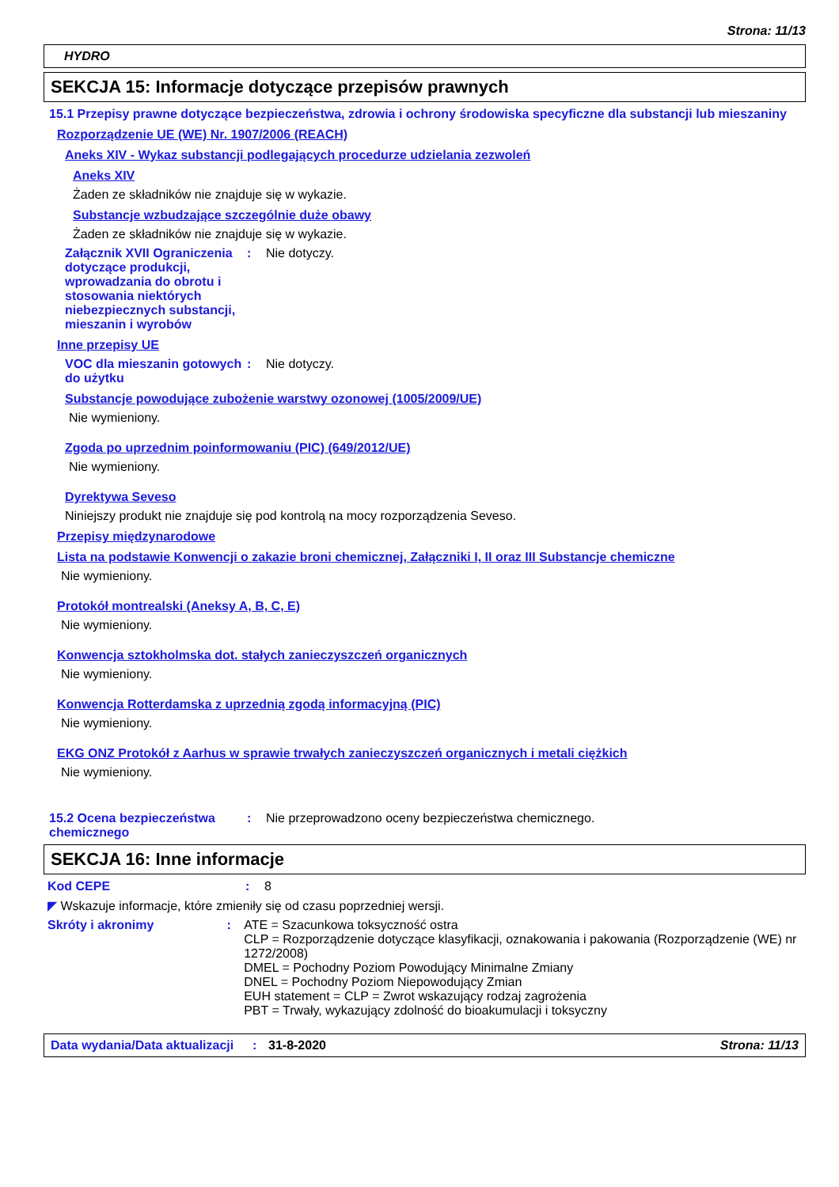Strona: 11/13
HYDRO
SEKCJA 15: Informacje dotyczące przepisów prawnych
15.1 Przepisy prawne dotyczące bezpieczeństwa, zdrowia i ochrony środowiska specyficzne dla substancji lub mieszaniny
Rozporządzenie UE (WE) Nr. 1907/2006 (REACH)
Aneks XIV - Wykaz substancji podlegających procedurze udzielania zezwoleń
Aneks XIV
Żaden ze składników nie znajduje się w wykazie.
Substancje wzbudzające szczególnie duże obawy
Żaden ze składników nie znajduje się w wykazie.
Załącznik XVII Ograniczenia dotyczące produkcji, wprowadzania do obrotu i stosowania niektórych niebezpiecznych substancji, mieszanin i wyrobów
: Nie dotyczy.
Inne przepisy UE
VOC dla mieszanin gotowych do użytku
: Nie dotyczy.
Substancje powodujące zubożenie warstwy ozonowej (1005/2009/UE)
Nie wymieniony.
Zgoda po uprzednim poinformowaniu (PIC) (649/2012/UE)
Nie wymieniony.
Dyrektywa Seveso
Niniejszy produkt nie znajduje się pod kontrolą na mocy rozporządzenia Seveso.
Przepisy międzynarodowe
Lista na podstawie Konwencji o zakazie broni chemicznej, Załączniki I, II oraz III Substancje chemiczne
Nie wymieniony.
Protokół montrealski (Aneksy A, B, C, E)
Nie wymieniony.
Konwencja sztokholmska dot. stałych zanieczyszczeń organicznych
Nie wymieniony.
Konwencja Rotterdamska z uprzednią zgodą informacyjną (PIC)
Nie wymieniony.
EKG ONZ Protokół z Aarhus w sprawie trwałych zanieczyszczeń organicznych i metali ciężkich
Nie wymieniony.
15.2 Ocena bezpieczeństwa chemicznego
: Nie przeprowadzono oceny bezpieczeństwa chemicznego.
SEKCJA 16: Inne informacje
Kod CEPE : 8
◤ Wskazuje informacje, które zmieniły się od czasu poprzedniej wersji.
Skróty i akronimy : ATE = Szacunkowa toksyczność ostra
CLP = Rozporządzenie dotyczące klasyfikacji, oznakowania i pakowania (Rozporządzenie (WE) nr 1272/2008)
DMEL = Pochodny Poziom Powodujący Minimalne Zmiany
DNEL = Pochodny Poziom Niepowodujący Zmian
EUH statement = CLP = Zwrot wskazujący rodzaj zagrożenia
PBT = Trwały, wykazujący zdolność do bioakumulacji i toksyczny
Data wydania/Data aktualizacji
: 31-8-2020 Strona: 11/13